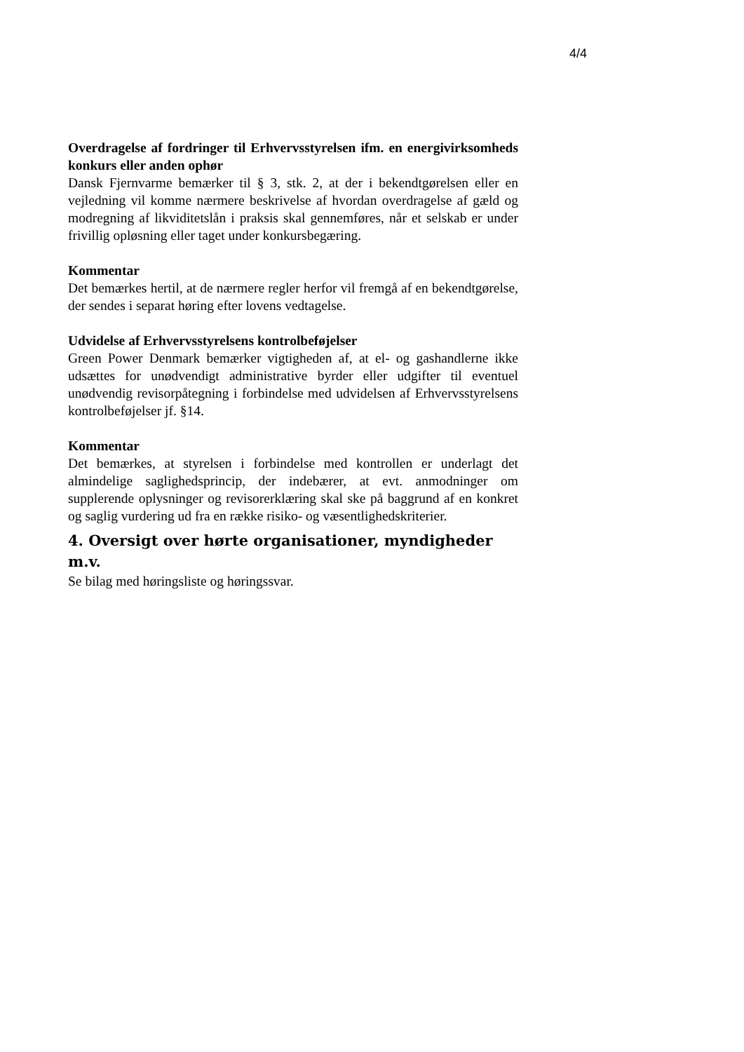4/4
Overdragelse af fordringer til Erhvervsstyrelsen ifm. en energivirksomheds konkurs eller anden ophør
Dansk Fjernvarme bemærker til § 3, stk. 2, at der i bekendtgørelsen eller en vejledning vil komme nærmere beskrivelse af hvordan overdragelse af gæld og modregning af likviditetslån i praksis skal gennemføres, når et selskab er under frivillig opløsning eller taget under konkursbegæring.
Kommentar
Det bemærkes hertil, at de nærmere regler herfor vil fremgå af en bekendtgørelse, der sendes i separat høring efter lovens vedtagelse.
Udvidelse af Erhvervsstyrelsens kontrolbeføjelser
Green Power Denmark bemærker vigtigheden af, at el- og gashandlerne ikke udsættes for unødvendigt administrative byrder eller udgifter til eventuel unødvendig revisorpåtegning i forbindelse med udvidelsen af Erhvervsstyrelsens kontrolbeføjelser jf. §14.
Kommentar
Det bemærkes, at styrelsen i forbindelse med kontrollen er underlagt det almindelige saglighedsprincip, der indebærer, at evt. anmodninger om supplerende oplysninger og revisorerklæring skal ske på baggrund af en konkret og saglig vurdering ud fra en række risiko- og væsentlighedskriterier.
4. Oversigt over hørte organisationer, myndigheder m.v.
Se bilag med høringsliste og høringssvar.